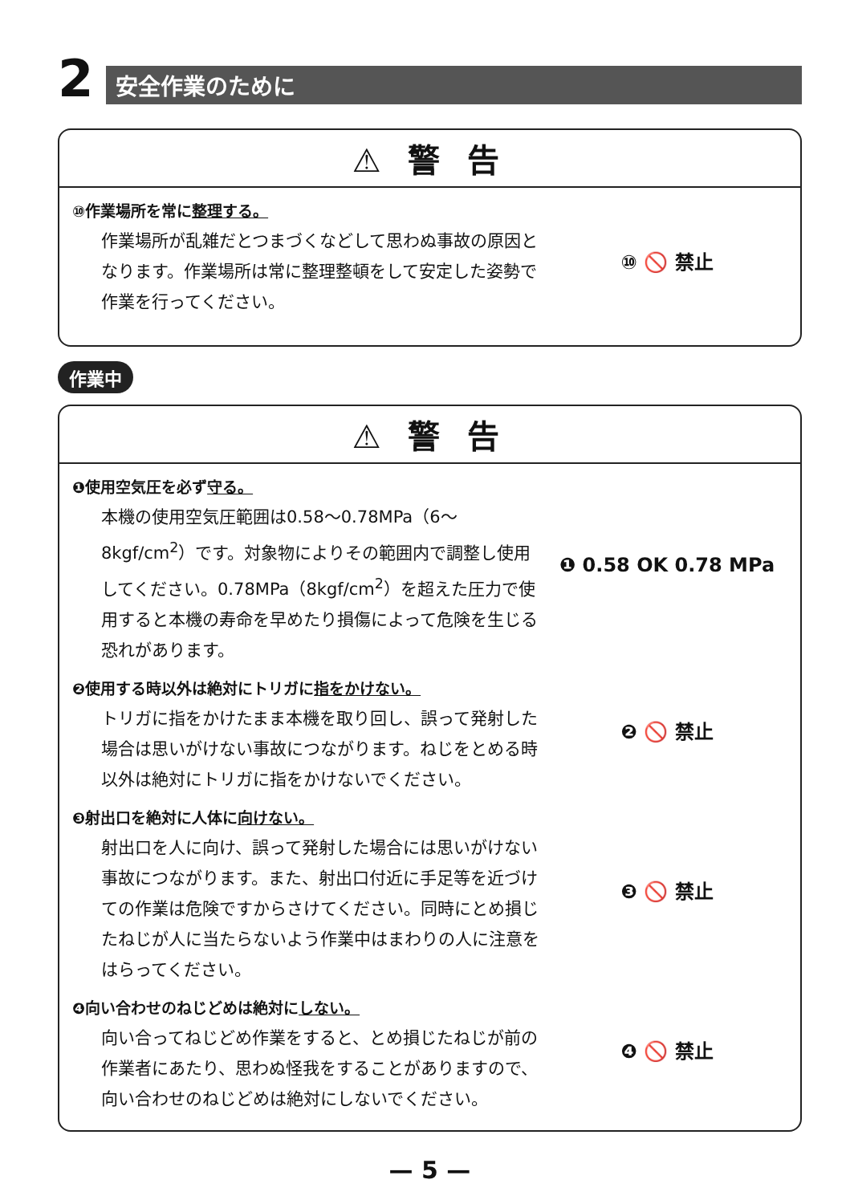2
安全作業のために
⚠ 警 告
⑩作業場所を常に整理する。
作業場所が乱雑だとつまづくなどして思わぬ事故の原因となります。作業場所は常に整理整頓をして安定した姿勢で作業を行ってください。
⑩ 🚫 禁止
作業中
⚠ 警 告
❶使用空気圧を必ず守る。
本機の使用空気圧範囲は0.58～0.78MPa（6～8kgf/cm<sup>2</sup>）です。対象物によりその範囲内で調整し使用してください。0.78MPa（8kgf/cm<sup>2</sup>）を超えた圧力で使用すると本機の寿命を早めたり損傷によって危険を生じる恐れがあります。
❶ 0.58 OK 0.78 MPa
❷使用する時以外は絶対にトリガに指をかけない。
トリガに指をかけたまま本機を取り回し、誤って発射した場合は思いがけない事故につながります。ねじをとめる時以外は絶対にトリガに指をかけないでください。
❷ 🚫 禁止
❸射出口を絶対に人体に向けない。
射出口を人に向け、誤って発射した場合には思いがけない事故につながります。また、射出口付近に手足等を近づけての作業は危険ですからさけてください。同時にとめ損じたねじが人に当たらないよう作業中はまわりの人に注意をはらってください。
❸ 🚫 禁止
❹向い合わせのねじどめは絶対にしない。
向い合ってねじどめ作業をすると、とめ損じたねじが前の作業者にあたり、思わぬ怪我をすることがありますので、向い合わせのねじどめは絶対にしないでください。
❹ 🚫 禁止
— 5 —